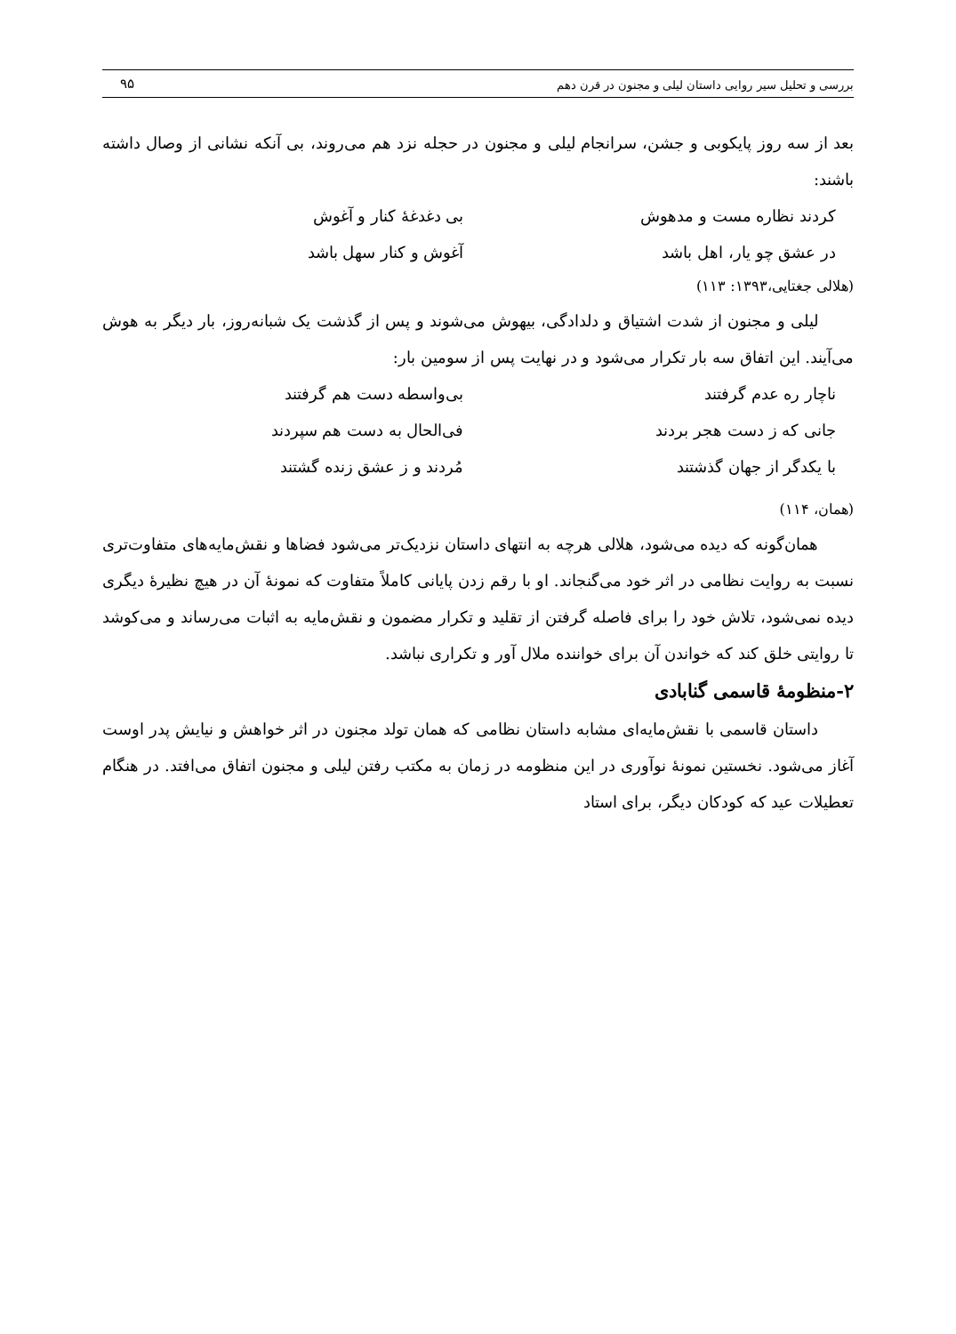بررسی و تحلیل سیر روایی داستان لیلی و مجنون در قرن دهم ۹۵
بعد از سه روز پایکوبی و جشن، سرانجام لیلی و مجنون در حجله نزد هم می‌روند، بی آنکه نشانی از وصال داشته باشند:
کردند نظاره مست و مدهوش بی دغدغهٔ کنار و آغوش
در عشق چو یار، اهل باشد آغوش و کنار سهل باشد
(هلالی جغتایی،۱۳۹۳: ۱۱۳)
لیلی و مجنون از شدت اشتیاق و دلدادگی، بیهوش می‌شوند و پس از گذشت یک شبانه‌روز، بار دیگر به هوش می‌آیند. این اتفاق سه بار تکرار می‌شود و در نهایت پس از سومین بار:
ناچار ره عدم گرفتند بی‌واسطه دست هم گرفتند
جانی که ز دست هجر بردند فی‌الحال به دست هم سپردند
با یکدگر از جهان گذشتند مُردند و ز عشق زنده گشتند
(همان، ۱۱۴)
همان‌گونه که دیده می‌شود، هلالی هرچه به انتهای داستان نزدیک‌تر می‌شود فضاها و نقش‌مایه‌های متفاوت‌تری نسبت به روایت نظامی در اثر خود می‌گنجاند. او با رقم زدن پایانی کاملاً متفاوت که نمونهٔ آن در هیچ نظیرهٔ دیگری دیده نمی‌شود، تلاش خود را برای فاصله گرفتن از تقلید و تکرار مضمون و نقش‌مایه به اثبات می‌رساند و می‌کوشد تا روایتی خلق کند که خواندن آن برای خواننده ملال آور و تکراری نباشد.
۲-منظومهٔ قاسمی گنابادی
داستان قاسمی با نقش‌مایه‌ای مشابه داستان نظامی که همان تولد مجنون در اثر خواهش و نیایش پدر اوست آغاز می‌شود. نخستین نمونهٔ نوآوری در این منظومه در زمان به مکتب رفتن لیلی و مجنون اتفاق می‌افتد. در هنگام تعطیلات عید که کودکان دیگر، برای استاد